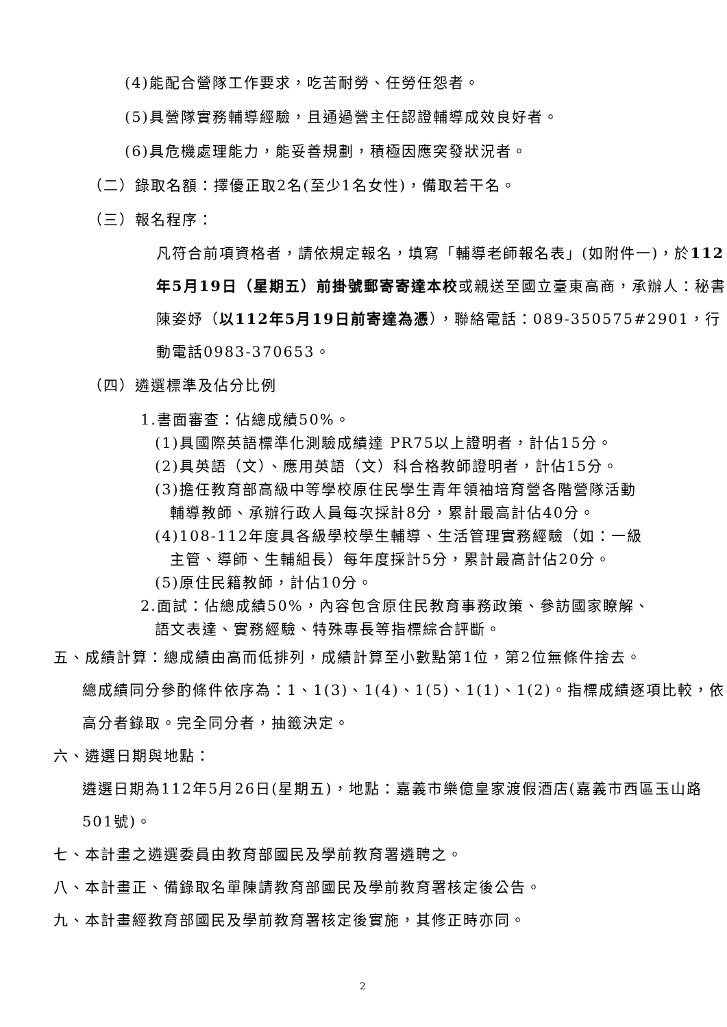(4)能配合營隊工作要求，吃苦耐勞、任勞任怨者。
(5)具營隊實務輔導經驗，且通過營主任認證輔導成效良好者。
(6)具危機處理能力，能妥善規劃，積極因應突發狀況者。
（二）錄取名額：擇優正取2名(至少1名女性)，備取若干名。
（三）報名程序：
凡符合前項資格者，請依規定報名，填寫「輔導老師報名表」(如附件一)，於112年5月19日（星期五）前掛號郵寄寄達本校或親送至國立臺東高商，承辦人：秘書陳姿妤（以112年5月19日前寄達為憑），聯絡電話：089-350575#2901，行動電話0983-370653。
（四）遴選標準及佔分比例
1.書面審查：佔總成績50%。
(1)具國際英語標準化測驗成績達 PR75以上證明者，計佔15分。
(2)具英語（文）、應用英語（文）科合格教師證明者，計佔15分。
(3)擔任教育部高級中等學校原住民學生青年領袖培育營各階營隊活動
輔導教師、承辦行政人員每次採計8分，累計最高計佔40分。
(4)108-112年度具各級學校學生輔導、生活管理實務經驗（如：一級
主管、導師、生輔組長）每年度採計5分，累計最高計佔20分。
(5)原住民籍教師，計佔10分。
2.面試：佔總成績50%，內容包含原住民教育事務政策、參訪國家瞭解、
語文表達、實務經驗、特殊專長等指標綜合評斷。
五、成績計算：總成績由高而低排列，成績計算至小數點第1位，第2位無條件捨去。
總成績同分參酌條件依序為：1、1(3)、1(4)、1(5)、1(1)、1(2)。指標成績逐項比較，依高分者錄取。完全同分者，抽籤決定。
六、遴選日期與地點：
遴選日期為112年5月26日(星期五)，地點：嘉義市樂億皇家渡假酒店(嘉義市西區玉山路501號)。
七、本計畫之遴選委員由教育部國民及學前教育署遴聘之。
八、本計畫正、備錄取名單陳請教育部國民及學前教育署核定後公告。
九、本計畫經教育部國民及學前教育署核定後實施，其修正時亦同。
2